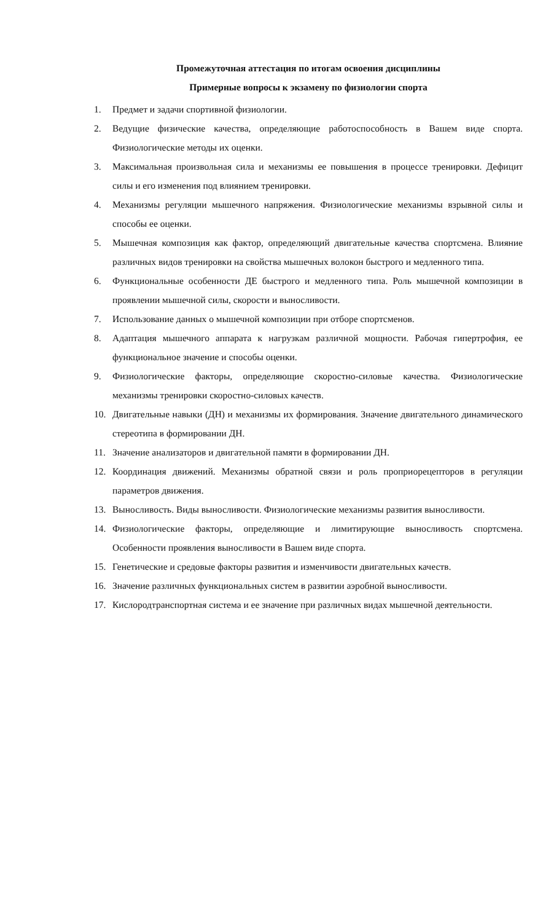Промежуточная аттестация по итогам освоения дисциплины
Примерные вопросы к экзамену по физиологии спорта
1. Предмет и задачи спортивной физиологии.
2. Ведущие физические качества, определяющие работоспособность в Вашем виде спорта. Физиологические методы их оценки.
3. Максимальная произвольная сила и механизмы ее повышения в процессе тренировки. Дефицит силы и его изменения под влиянием тренировки.
4. Механизмы регуляции мышечного напряжения. Физиологические механизмы взрывной силы и способы ее оценки.
5. Мышечная композиция как фактор, определяющий двигательные качества спортсмена. Влияние различных видов тренировки на свойства мышечных волокон быстрого и медленного типа.
6. Функциональные особенности ДЕ быстрого и медленного типа. Роль мышечной композиции в проявлении мышечной силы, скорости и выносливости.
7. Использование данных о мышечной композиции при отборе спортсменов.
8. Адаптация мышечного аппарата к нагрузкам различной мощности. Рабочая гипертрофия, ее функциональное значение и способы оценки.
9. Физиологические факторы, определяющие скоростно-силовые качества. Физиологические механизмы тренировки скоростно-силовых качеств.
10. Двигательные навыки (ДН) и механизмы их формирования. Значение двигательного динамического стереотипа в формировании ДН.
11. Значение анализаторов и двигательной памяти в формировании ДН.
12. Координация движений. Механизмы обратной связи и роль проприорецепторов в регуляции параметров движения.
13. Выносливость. Виды выносливости. Физиологические механизмы развития выносливости.
14. Физиологические факторы, определяющие и лимитирующие выносливость спортсмена. Особенности проявления выносливости в Вашем виде спорта.
15. Генетические и средовые факторы развития и изменчивости двигательных качеств.
16. Значение различных функциональных систем в развитии аэробной выносливости.
17. Кислородтранспортная система и ее значение при различных видах мышечной деятельности.